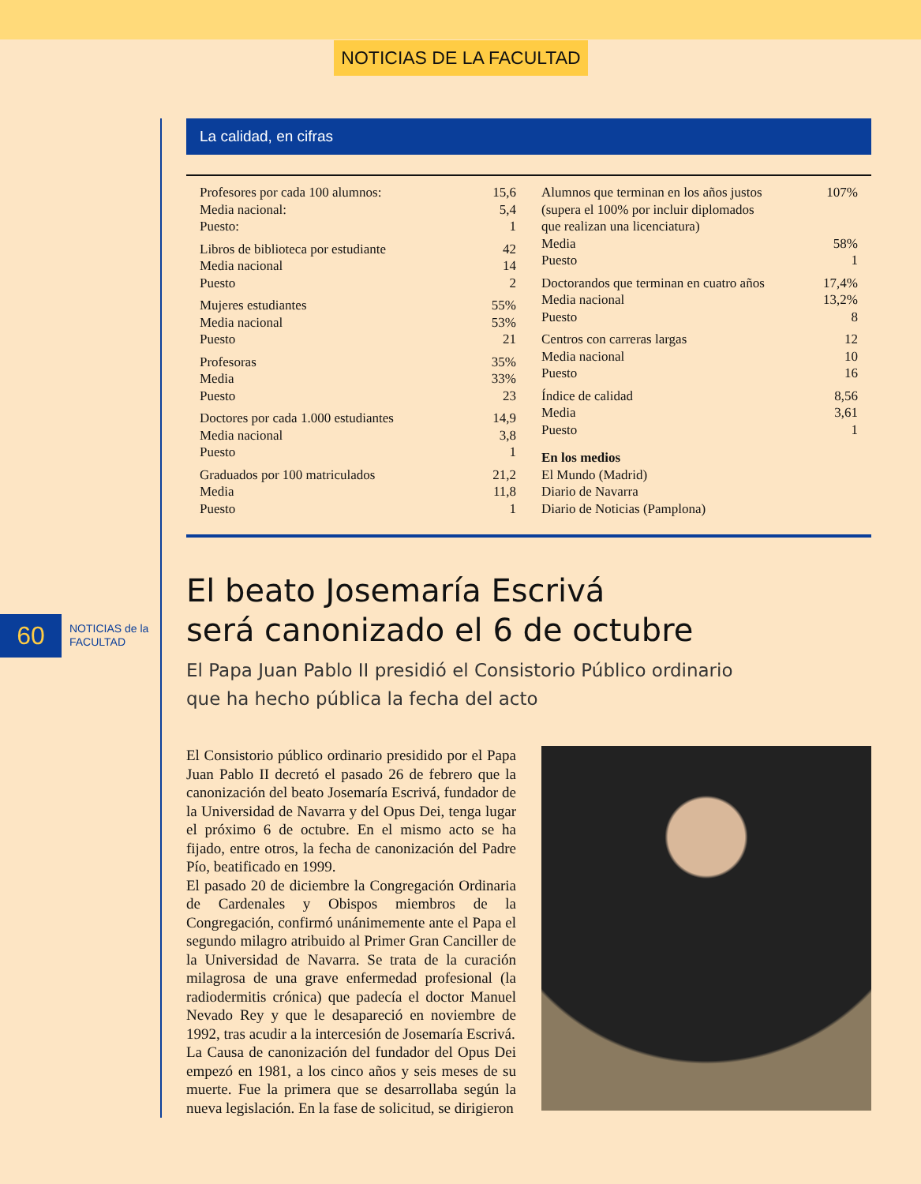NOTICIAS DE LA FACULTAD
60
NOTICIAS de la
FACULTAD
La calidad, en cifras
| Profesores por cada 100 alumnos: | 15,6 |
| Media nacional: | 5,4 |
| Puesto: | 1 |
| Libros de biblioteca por estudiante | 42 |
| Media nacional | 14 |
| Puesto | 2 |
| Mujeres estudiantes | 55% |
| Media nacional | 53% |
| Puesto | 21 |
| Profesoras | 35% |
| Media | 33% |
| Puesto | 23 |
| Doctores por cada 1.000 estudiantes | 14,9 |
| Media nacional | 3,8 |
| Puesto | 1 |
| Graduados por 100 matriculados | 21,2 |
| Media | 11,8 |
| Puesto | 1 |
| Alumnos que terminan en los años justos (supera el 100% por incluir diplomados que realizan una licenciatura) | 107% |
| Media | 58% |
| Puesto | 1 |
| Doctorandos que terminan en cuatro años | 17,4% |
| Media nacional | 13,2% |
| Puesto | 8 |
| Centros con carreras largas | 12 |
| Media nacional | 10 |
| Puesto | 16 |
| Índice de calidad | 8,56 |
| Media | 3,61 |
| Puesto | 1 |
| En los medios | |
| El Mundo (Madrid) | |
| Diario de Navarra | |
| Diario de Noticias (Pamplona) | |
El beato Josemaría Escrivá
será canonizado el 6 de octubre
El Papa Juan Pablo II presidió el Consistorio Público ordinario
que ha hecho pública la fecha del acto
El Consistorio público ordinario presidido por el Papa Juan Pablo II decretó el pasado 26 de febrero que la canonización del beato Josemaría Escrivá, fundador de la Universidad de Navarra y del Opus Dei, tenga lugar el próximo 6 de octubre. En el mismo acto se ha fijado, entre otros, la fecha de canonización del Padre Pío, beatificado en 1999.
El pasado 20 de diciembre la Congregación Ordinaria de Cardenales y Obispos miembros de la Congregación, confirmó unánimemente ante el Papa el segundo milagro atribuido al Primer Gran Canciller de la Universidad de Navarra. Se trata de la curación milagrosa de una grave enfermedad profesional (la radiodermitis crónica) que padecía el doctor Manuel Nevado Rey y que le desapareció en noviembre de 1992, tras acudir a la intercesión de Josemaría Escrivá.
La Causa de canonización del fundador del Opus Dei empezó en 1981, a los cinco años y seis meses de su muerte. Fue la primera que se desarrollaba según la nueva legislación. En la fase de solicitud, se dirigieron